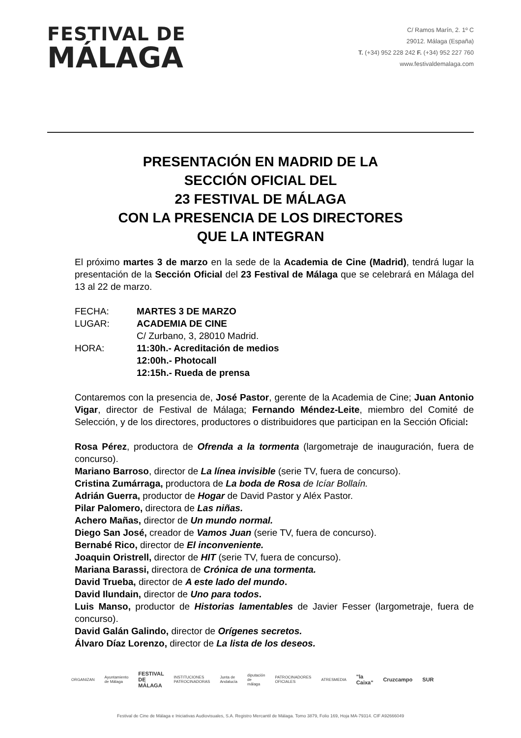FESTIVAL DE
MÁLAGA
C/ Ramos Marín, 2. 1º C
29012. Málaga (España)
T. (+34) 952 228 242 F. (+34) 952 227 760
www.festivaldemalaga.com
PRESENTACIÓN EN MADRID DE LA
SECCIÓN OFICIAL DEL
23 FESTIVAL DE MÁLAGA
CON LA PRESENCIA DE LOS DIRECTORES
QUE LA INTEGRAN
El próximo martes 3 de marzo en la sede de la Academia de Cine (Madrid), tendrá lugar la presentación de la Sección Oficial del 23 Festival de Málaga que se celebrará en Málaga del 13 al 22 de marzo.
FECHA: MARTES 3 DE MARZO
LUGAR: ACADEMIA DE CINE
C/ Zurbano, 3, 28010 Madrid.
HORA: 11:30h.- Acreditación de medios
12:00h.- Photocall
12:15h.- Rueda de prensa
Contaremos con la presencia de, José Pastor, gerente de la Academia de Cine; Juan Antonio Vigar, director de Festival de Málaga; Fernando Méndez-Leite, miembro del Comité de Selección, y de los directores, productores o distribuidores que participan en la Sección Oficial:
Rosa Pérez, productora de Ofrenda a la tormenta (largometraje de inauguración, fuera de concurso).
Mariano Barroso, director de La línea invisible (serie TV, fuera de concurso).
Cristina Zumárraga, productora de La boda de Rosa de Icíar Bollaín.
Adrián Guerra, productor de Hogar de David Pastor y Aléx Pastor.
Pilar Palomero, directora de Las niñas.
Achero Mañas, director de Un mundo normal.
Diego San José, creador de Vamos Juan (serie TV, fuera de concurso).
Bernabé Rico, director de El inconveniente.
Joaquin Oristrell, director de HIT (serie TV, fuera de concurso).
Mariana Barassi, directora de Crónica de una tormenta.
David Trueba, director de A este lado del mundo.
David Ilundain, director de Uno para todos.
Luis Manso, productor de Historias lamentables de Javier Fesser (largometraje, fuera de concurso).
David Galán Galindo, director de Orígenes secretos.
Álvaro Díaz Lorenzo, director de La lista de los deseos.
ORGANIZAN Ayuntamiento de Málaga FESTIVAL DE MÁLAGA INSTITUCIONES PATROCINADORAS Junta de Andalucía diputación de málaga PATROCINADORES OFICIALES ATRESMEDIA "la Caixa" Cruzcampo SUR
Festival de Cine de Málaga e Iniciativas Audiovisuales, S.A. Registro Mercantil de Málaga. Tomo 3879, Folio 169, Hoja MA-79314. CIF A92666049